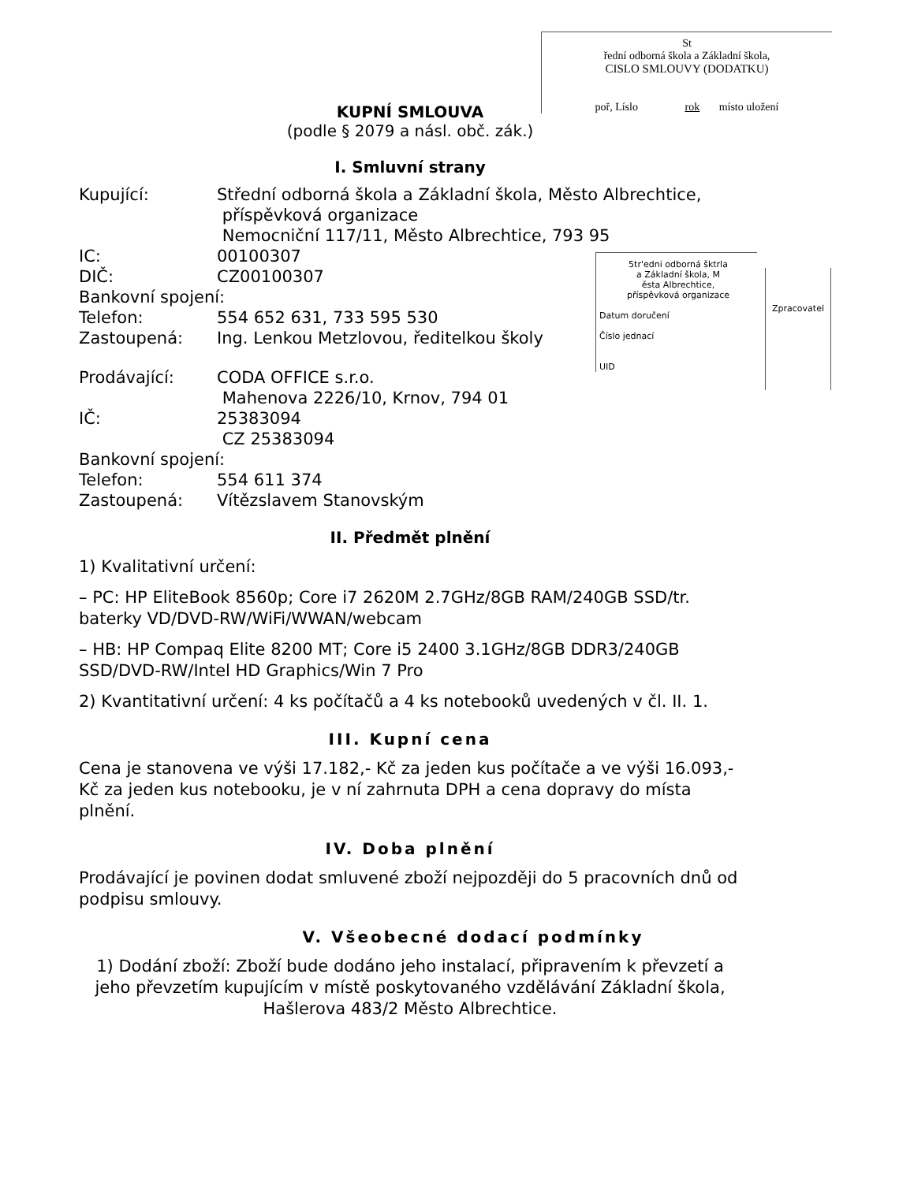St
řední odborná škola a Základní škola,
CISLO SMLOUVY (DODATKU)
poř, Líslo rok místo uložení
5tr'edni odborná šktrla
a Základní škola, M
ěsta Albrechtice,
příspěvková organizace
Datum doručení
Číslo jednací
UID
Zpracovatel
KUPNÍ SMLOUVA
(podle § 2079 a násl. obč. zák.)
I. Smluvní strany
Kupující: Střední odborná škola a Základní škola, Město Albrechtice,
příspěvková organizace
Nemocniční 117/11, Město Albrechtice, 793 95
IC: 00100307
DIČ: CZ00100307
Bankovní spojení:
Telefon: 554 652 631, 733 595 530
Zastoupená: Ing. Lenkou Metzlovou, ředitelkou školy
Prodávající: CODA OFFICE s.r.o.
Mahenova 2226/10, Krnov, 794 01
IČ: 25383094
CZ 25383094
Bankovní spojení:
Telefon: 554 611 374
Zastoupená: Vítězslavem Stanovským
II. Předmět plnění
1) Kvalitativní určení:
– PC: HP EliteBook 8560p; Core i7 2620M 2.7GHz/8GB RAM/240GB SSD/tr. baterky VD/DVD-RW/WiFi/WWAN/webcam
– HB: HP Compaq Elite 8200 MT; Core i5 2400 3.1GHz/8GB DDR3/240GB SSD/DVD-RW/Intel HD Graphics/Win 7 Pro
2) Kvantitativní určení: 4 ks počítačů a 4 ks notebooků uvedených v čl. II. 1.
III. Kupní cena
Cena je stanovena ve výši 17.182,- Kč za jeden kus počítače a ve výši 16.093,- Kč za jeden kus notebooku, je v ní zahrnuta DPH a cena dopravy do místa plnění.
IV. Doba plnění
Prodávající je povinen dodat smluvené zboží nejpozději do 5 pracovních dnů od podpisu smlouvy.
V. Všeobecné dodací podmínky
1) Dodání zboží: Zboží bude dodáno jeho instalací, připravením k převzetí a jeho převzetím kupujícím v místě poskytovaného vzdělávání Základní škola, Hašlerova 483/2 Město Albrechtice.